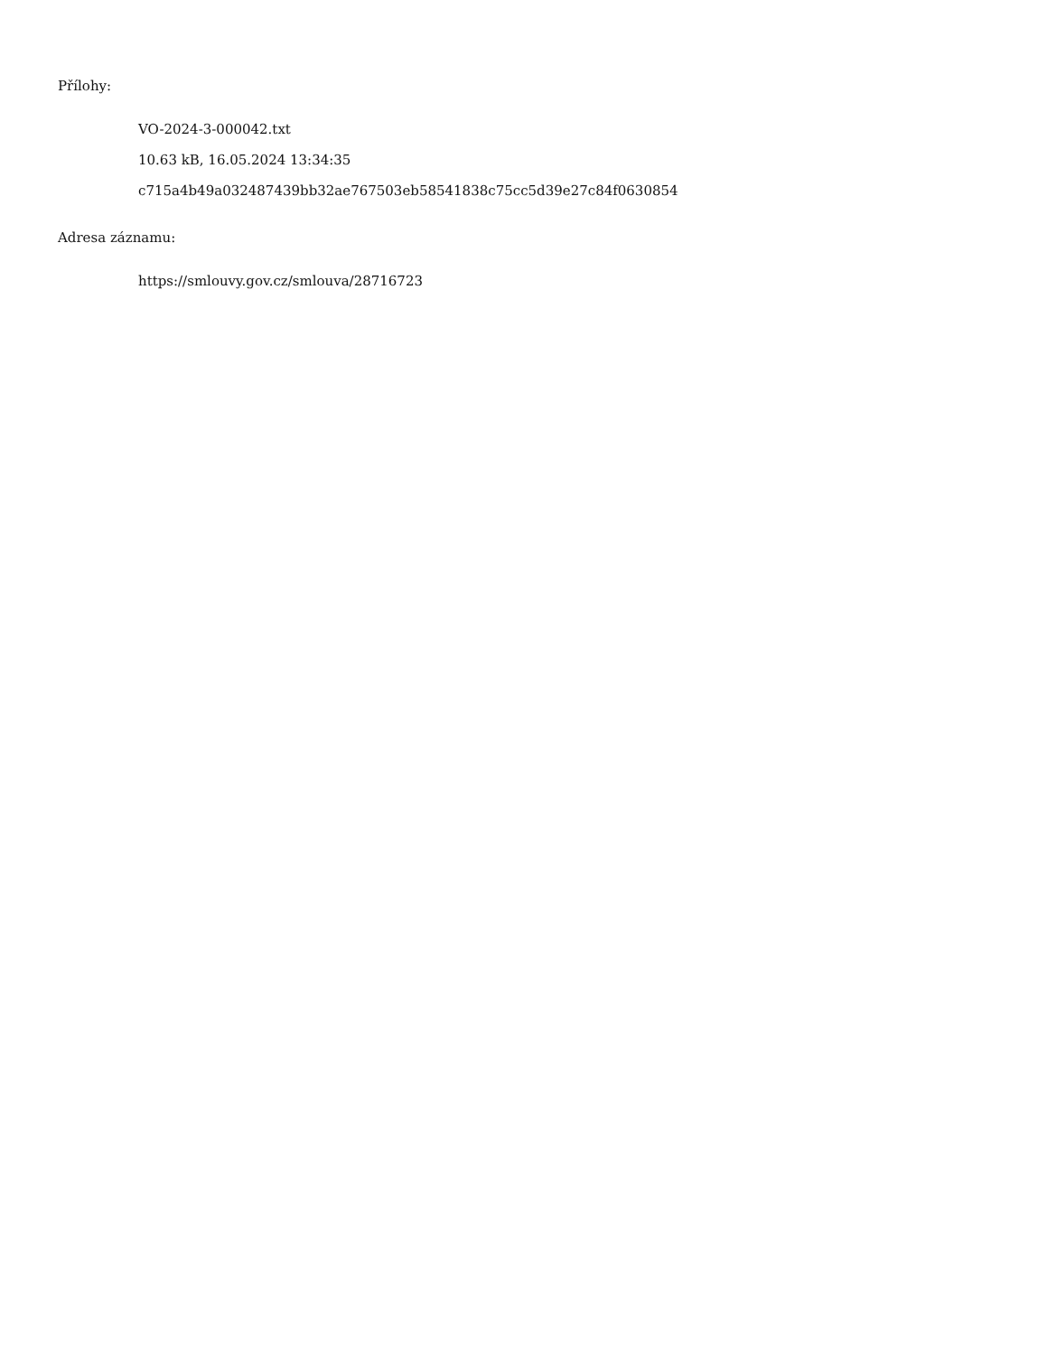Přílohy:
VO-2024-3-000042.txt
10.63 kB, 16.05.2024 13:34:35
c715a4b49a032487439bb32ae767503eb58541838c75cc5d39e27c84f0630854
Adresa záznamu:
https://smlouvy.gov.cz/smlouva/28716723